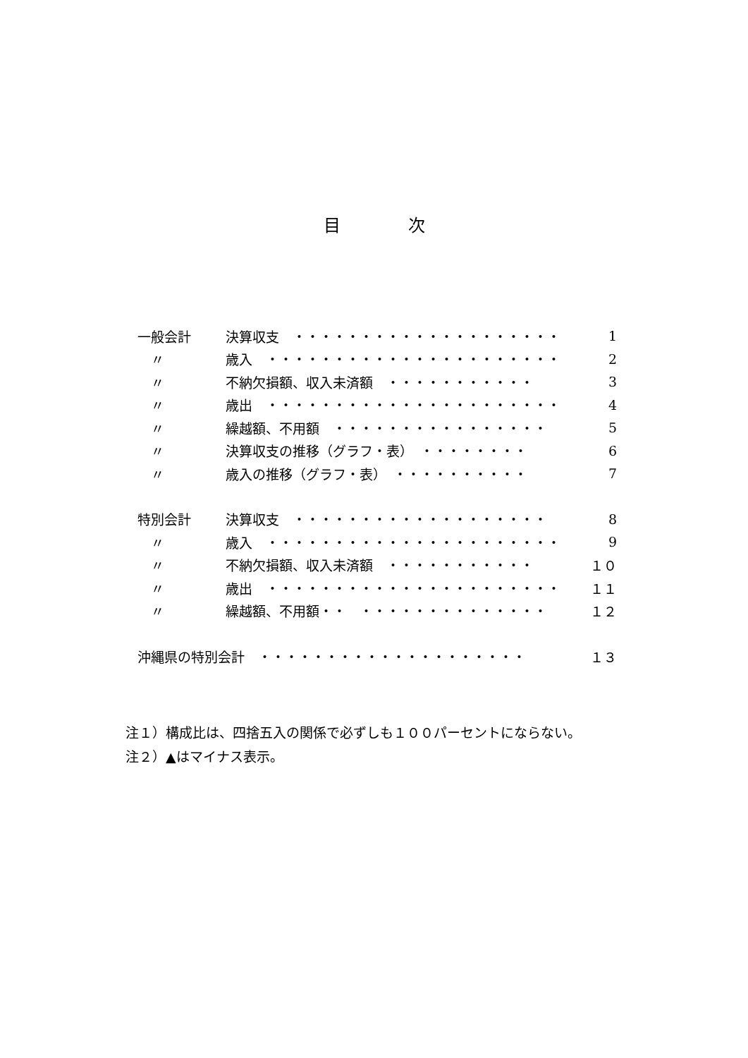目　　　　次
一般会計 決算収支　・・・・・・・・・・・・・・・・・・・・ 1
　〃 歳入　・・・・・・・・・・・・・・・・・・・・・・ 2
　〃 不納欠損額、収入未済額　・・・・・・・・・・・ 3
　〃 歳出　・・・・・・・・・・・・・・・・・・・・・・ 4
　〃 繰越額、不用額　・・・・・・・・・・・・・・・・ 5
　〃 決算収支の推移（グラフ・表）　・・・・・・・・ 6
　〃 歳入の推移（グラフ・表）　・・・・・・・・・・ 7
特別会計 決算収支　・・・・・・・・・・・・・・・・・・・ 8
　〃 歳入　・・・・・・・・・・・・・・・・・・・・・・ 9
　〃 不納欠損額、収入未済額　・・・・・・・・・・・ １０
　〃 歳出　・・・・・・・・・・・・・・・・・・・・・・ １１
　〃 繰越額、不用額・・　・・・・・・・・・・・・・・ １２
沖縄県の特別会計　・・・・・・・・・・・・・・・・・・・・ １３
注１）構成比は、四捨五入の関係で必ずしも１００パーセントにならない。
注２）▲はマイナス表示。